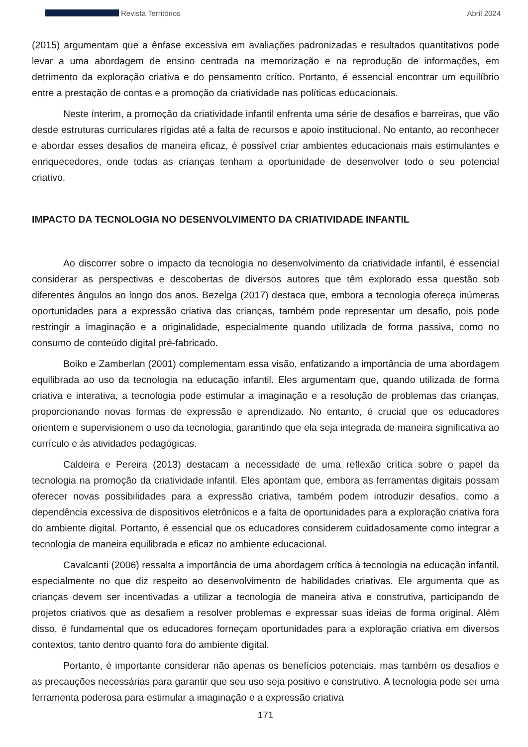Revista Territórios Abril 2024
(2015) argumentam que a ênfase excessiva em avaliações padronizadas e resultados quantitativos pode levar a uma abordagem de ensino centrada na memorização e na reprodução de informações, em detrimento da exploração criativa e do pensamento crítico. Portanto, é essencial encontrar um equilíbrio entre a prestação de contas e a promoção da criatividade nas políticas educacionais.
Neste ínterim, a promoção da criatividade infantil enfrenta uma série de desafios e barreiras, que vão desde estruturas curriculares rígidas até a falta de recursos e apoio institucional. No entanto, ao reconhecer e abordar esses desafios de maneira eficaz, é possível criar ambientes educacionais mais estimulantes e enriquecedores, onde todas as crianças tenham a oportunidade de desenvolver todo o seu potencial criativo.
IMPACTO DA TECNOLOGIA NO DESENVOLVIMENTO DA CRIATIVIDADE INFANTIL
Ao discorrer sobre o impacto da tecnologia no desenvolvimento da criatividade infantil, é essencial considerar as perspectivas e descobertas de diversos autores que têm explorado essa questão sob diferentes ângulos ao longo dos anos. Bezelga (2017) destaca que, embora a tecnologia ofereça inúmeras oportunidades para a expressão criativa das crianças, também pode representar um desafio, pois pode restringir a imaginação e a originalidade, especialmente quando utilizada de forma passiva, como no consumo de conteúdo digital pré-fabricado.
Boiko e Zamberlan (2001) complementam essa visão, enfatizando a importância de uma abordagem equilibrada ao uso da tecnologia na educação infantil. Eles argumentam que, quando utilizada de forma criativa e interativa, a tecnologia pode estimular a imaginação e a resolução de problemas das crianças, proporcionando novas formas de expressão e aprendizado. No entanto, é crucial que os educadores orientem e supervisionem o uso da tecnologia, garantindo que ela seja integrada de maneira significativa ao currículo e às atividades pedagógicas.
Caldeira e Pereira (2013) destacam a necessidade de uma reflexão crítica sobre o papel da tecnologia na promoção da criatividade infantil. Eles apontam que, embora as ferramentas digitais possam oferecer novas possibilidades para a expressão criativa, também podem introduzir desafios, como a dependência excessiva de dispositivos eletrônicos e a falta de oportunidades para a exploração criativa fora do ambiente digital. Portanto, é essencial que os educadores considerem cuidadosamente como integrar a tecnologia de maneira equilibrada e eficaz no ambiente educacional.
Cavalcanti (2006) ressalta a importância de uma abordagem crítica à tecnologia na educação infantil, especialmente no que diz respeito ao desenvolvimento de habilidades criativas. Ele argumenta que as crianças devem ser incentivadas a utilizar a tecnologia de maneira ativa e construtiva, participando de projetos criativos que as desafiem a resolver problemas e expressar suas ideias de forma original. Além disso, é fundamental que os educadores forneçam oportunidades para a exploração criativa em diversos contextos, tanto dentro quanto fora do ambiente digital.
Portanto, é importante considerar não apenas os benefícios potenciais, mas também os desafios e as precauções necessárias para garantir que seu uso seja positivo e construtivo. A tecnologia pode ser uma ferramenta poderosa para estimular a imaginação e a expressão criativa
171